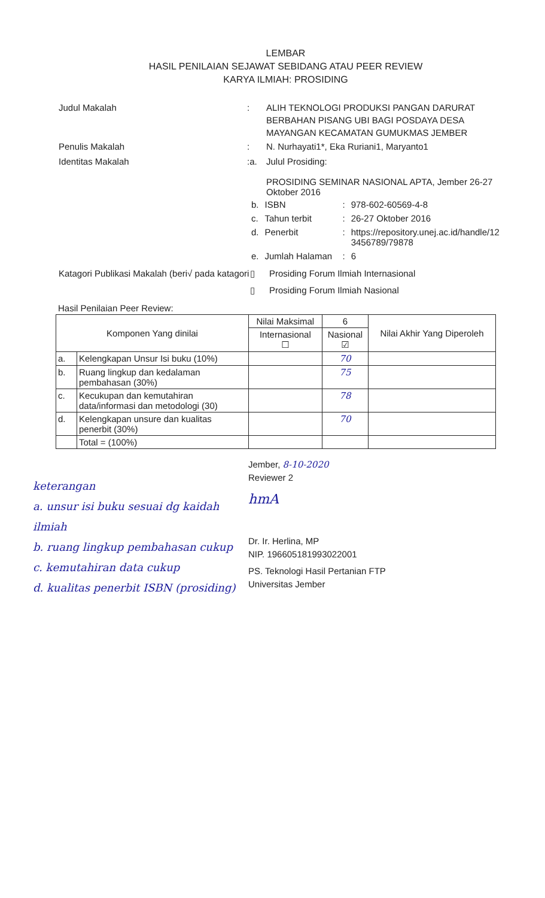LEMBAR
HASIL PENILAIAN SEJAWAT SEBIDANG ATAU PEER REVIEW
KARYA ILMIAH: PROSIDING
Judul Makalah : ALIH TEKNOLOGI PRODUKSI PANGAN DARURAT BERBAHAN PISANG UBI BAGI POSDAYA DESA MAYANGAN KECAMATAN GUMUKMAS JEMBER
Penulis Makalah : N. Nurhayati1*, Eka Ruriani1, Maryanto1
Identitas Makalah :a. Julul Prosiding:
PROSIDING SEMINAR NASIONAL APTA, Jember 26-27 Oktober 2016
| b. | ISBN | : | 978-602-60569-4-8 |
| c. | Tahun terbit | : | 26-27 Oktober 2016 |
| d. | Penerbit | : | https://repository.unej.ac.id/handle/12 3456789/79878 |
| e. | Jumlah Halaman | : | 6 |
Katagori Publikasi Makalah (beri√ pada katagori
▯ Prosiding Forum Ilmiah Internasional
▯ Prosiding Forum Ilmiah Nasional
Hasil Penilaian Peer Review:
| Komponen Yang dinilai | | Nilai Maksimal | 6 | Nilai Akhir Yang Diperoleh |
| --- | --- | --- | --- | --- |
| | | Internasional ☐ | Nasional ☑ | |
| a. | Kelengkapan Unsur Isi buku (10%) | | 70 | |
| b. | Ruang lingkup dan kedalaman pembahasan (30%) | | 75 | |
| c. | Kecukupan dan kemutahiran data/informasi dan metodologi (30) | | 78 | |
| d. | Kelengkapan unsure dan kualitas penerbit (30%) | | 70 | |
| | Total = (100%) | | | |
keterangan
a. unsur isi buku sesuai dg kaidah ilmiah
b. ruang lingkup pembahasan cukup
c. kemutahiran data cukup
d. kualitas penerbit ISBN (prosiding)
Jember, 8-10-2020
Reviewer 2
hmA
Dr. Ir. Herlina, MP
NIP. 196605181993022001
PS. Teknologi Hasil Pertanian FTP
Universitas Jember